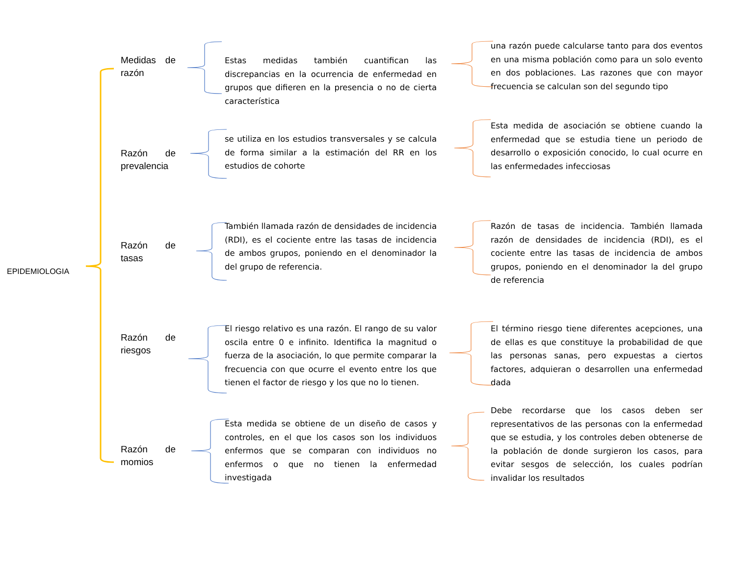EPIDEMIOLOGIA
Medidas de
razón
Estas medidas también cuantifican las discrepancias en la ocurrencia de enfermedad en grupos que difieren en la presencia o no de cierta característica
una razón puede calcularse tanto para dos eventos en una misma población como para un solo evento en dos poblaciones. Las razones que con mayor frecuencia se calculan son del segundo tipo
Razón de
prevalencia
se utiliza en los estudios transversales y se calcula de forma similar a la estimación del RR en los estudios de cohorte
Esta medida de asociación se obtiene cuando la enfermedad que se estudia tiene un periodo de desarrollo o exposición conocido, lo cual ocurre en las enfermedades infecciosas
Razón de
tasas
También llamada razón de densidades de incidencia (RDI), es el cociente entre las tasas de incidencia de ambos grupos, poniendo en el denominador la del grupo de referencia.
Razón de tasas de incidencia. También llamada razón de densidades de incidencia (RDI), es el cociente entre las tasas de incidencia de ambos grupos, poniendo en el denominador la del grupo de referencia
Razón de
riesgos
El riesgo relativo es una razón. El rango de su valor oscila entre 0 e infinito. Identifica la magnitud o fuerza de la asociación, lo que permite comparar la frecuencia con que ocurre el evento entre los que tienen el factor de riesgo y los que no lo tienen.
El término riesgo tiene diferentes acepciones, una de ellas es que constituye la probabilidad de que las personas sanas, pero expuestas a ciertos factores, adquieran o desarrollen una enfermedad dada
Razón de
momios
Esta medida se obtiene de un diseño de casos y controles, en el que los casos son los individuos enfermos que se comparan con individuos no enfermos o que no tienen la enfermedad investigada
Debe recordarse que los casos deben ser representativos de las personas con la enfermedad que se estudia, y los controles deben obtenerse de la población de donde surgieron los casos, para evitar sesgos de selección, los cuales podrían invalidar los resultados